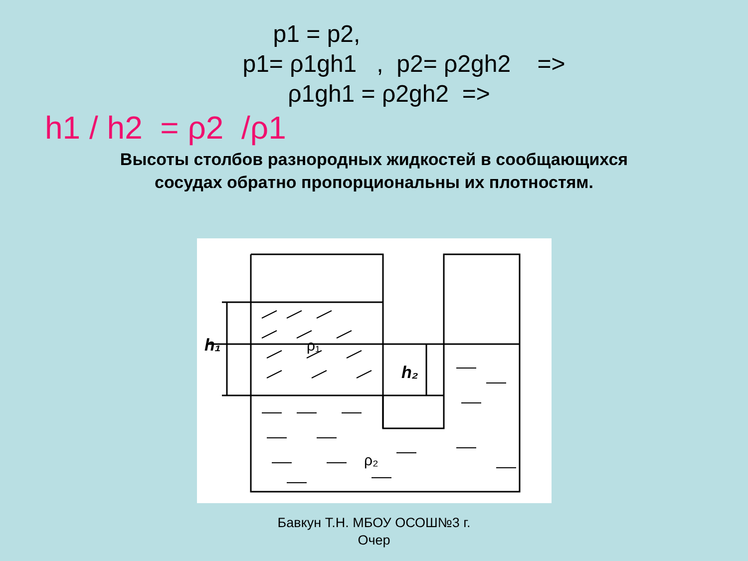p1 = p2,
p1= ρ1gh1 , p2= ρ2gh2 =>
ρ1gh1 = ρ2gh2 =>
h1 / h2 = ρ2 /ρ1
Высоты столбов разнородных жидкостей в сообщающихся
сосудах обратно пропорциональны их плотностям.
h₁
h₂
ρ₁
ρ₂
Бавкун Т.Н. МБОУ ОСОШ№3 г.
Очер